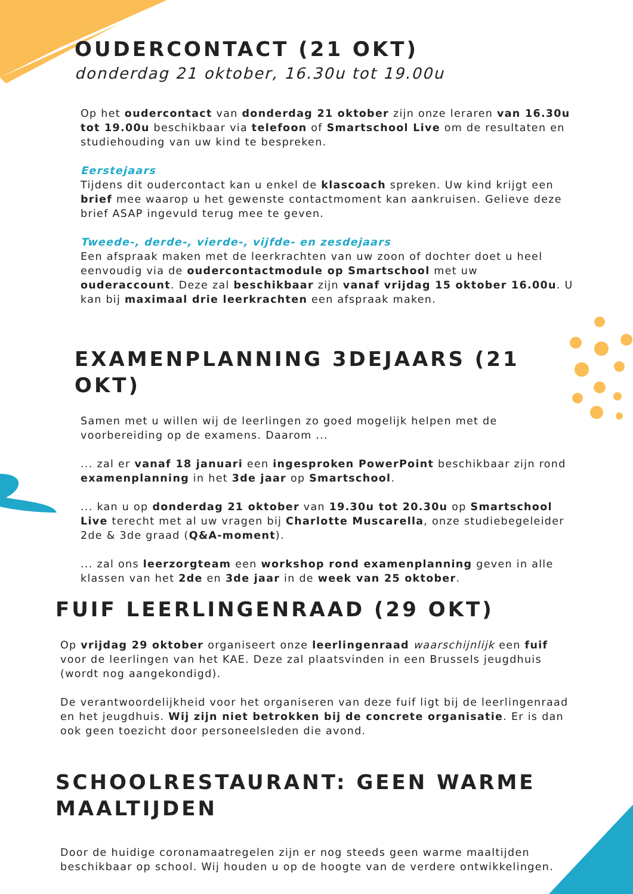OUDERCONTACT (21 OKT)
donderdag 21 oktober, 16.30u tot 19.00u
Op het oudercontact van donderdag 21 oktober zijn onze leraren van 16.30u tot 19.00u beschikbaar via telefoon of Smartschool Live om de resultaten en studiehouding van uw kind te bespreken.
Eerstejaars
Tijdens dit oudercontact kan u enkel de klascoach spreken. Uw kind krijgt een brief mee waarop u het gewenste contactmoment kan aankruisen. Gelieve deze brief ASAP ingevuld terug mee te geven.
Tweede-, derde-, vierde-, vijfde- en zesdejaars
Een afspraak maken met de leerkrachten van uw zoon of dochter doet u heel eenvoudig via de oudercontactmodule op Smartschool met uw ouderaccount. Deze zal beschikbaar zijn vanaf vrijdag 15 oktober 16.00u. U kan bij maximaal drie leerkrachten een afspraak maken.
EXAMENPLANNING 3DEJAARS (21 OKT)
Samen met u willen wij de leerlingen zo goed mogelijk helpen met de voorbereiding op de examens. Daarom ...
... zal er vanaf 18 januari een ingesproken PowerPoint beschikbaar zijn rond examenplanning in het 3de jaar op Smartschool.
... kan u op donderdag 21 oktober van 19.30u tot 20.30u op Smartschool Live terecht met al uw vragen bij Charlotte Muscarella, onze studiebegeleider 2de & 3de graad (Q&A-moment).
... zal ons leerzorgteam een workshop rond examenplanning geven in alle klassen van het 2de en 3de jaar in de week van 25 oktober.
FUIF LEERLINGENRAAD (29 OKT)
Op vrijdag 29 oktober organiseert onze leerlingenraad waarschijnlijk een fuif voor de leerlingen van het KAE. Deze zal plaatsvinden in een Brussels jeugdhuis (wordt nog aangekondigd).
De verantwoordelijkheid voor het organiseren van deze fuif ligt bij de leerlingenraad en het jeugdhuis. Wij zijn niet betrokken bij de concrete organisatie. Er is dan ook geen toezicht door personeelsleden die avond.
SCHOOLRESTAURANT: GEEN WARME MAALTIJDEN
Door de huidige coronamaatregelen zijn er nog steeds geen warme maaltijden beschikbaar op school. Wij houden u op de hoogte van de verdere ontwikkelingen.